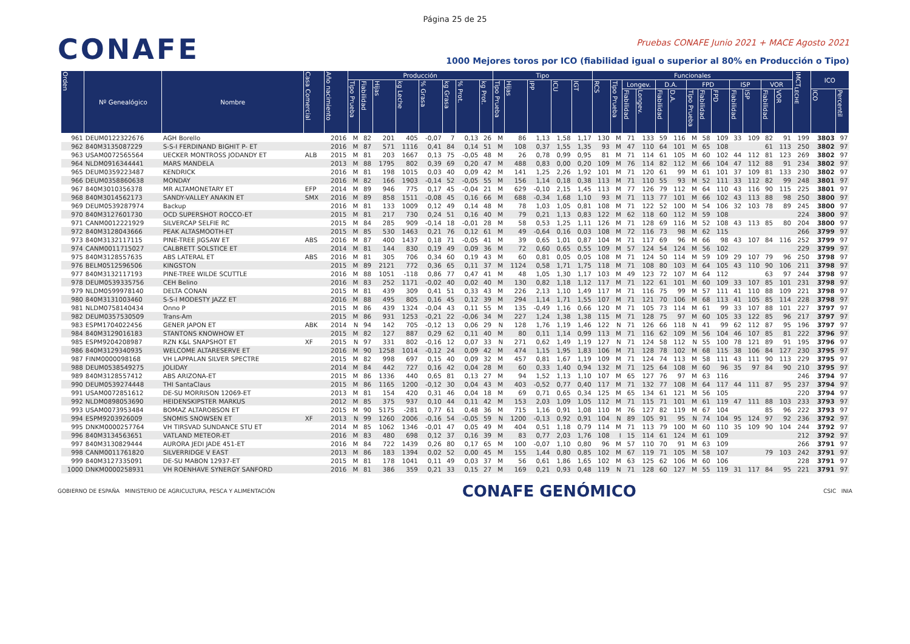Página 25 de 25
CONAFE
Pruebas CONAFE Junio 2021 + MACE Agosto 2021
1000 Mejores toros por ICO (fiabilidad igual o superior al 80% en Producción o Tipo)
| Orden | Nº Genealógico | Nombre | Casa Comercial | Año nacimiento | Producción | | | | | | | | Tipo | | | | | Funcionales | | | | | | | | | | | | | IMCT<sub>LECHE</sub> | ICO | |
| --- | --- | --- | --- | --- | --- | --- | --- | --- | --- | --- | --- | --- | --- | --- | --- | --- | --- | --- | --- | --- | --- | --- | --- | --- | --- | --- | --- | --- | --- | --- | --- | --- | --- |
| | | | | | Tipo Prueba | Fiabilidad | Hijas | kg Leche | % Grasa | kg Grasa | % Prot. | kg Prot. | Tipo Prueba | Hijas | IPP | ICU | IGT | RCS | Tipo Prueba | Longev. | | D.A. | | FPD | | | ISP | | VOR | | | | |
| | | | | | | | | | | | | | | | | | | | | Fiabilidad | Longev. | Fiabilidad | D.A. | Tipo Prueba | Fiabilidad | FPD | Fiabilidad | ISP | Fiabilidad | VOR | | ICO | Percentil |
| 961 | DEUM0122322676 | AGH Borello | | 2016 | M | 82 | 201 | 405 | -0,07 | 7 | 0,13 | 26 | M | 86 | 1,13 | 1,58 | 1,17 | 130 | M | 71 | 133 | 59 | 116 | M | 58 | 109 | 33 | 109 | 82 | 91 | 199 | 3803 | 97 |
| 962 | 840M3135087229 | S-S-I FERDINAND BIGHIT P- ET | | 2016 | M | 87 | 571 | 1116 | 0,41 | 84 | 0,14 | 51 | M | 108 | 0,37 | 1,55 | 1,35 | 93 | M | 47 | 110 | 64 | 101 | M | 65 | 108 | | | 61 | 113 | 250 | 3802 | 97 |
| 963 | USAM0072565564 | UECKER MONTROSS JODANDY ET | ALB | 2015 | M | 81 | 203 | 1667 | 0,13 | 75 | -0,05 | 48 | M | 26 | 0,78 | 0,99 | 0,95 | 81 | M | 71 | 114 | 61 | 105 | M | 60 | 102 | 44 | 112 | 81 | 123 | 269 | 3802 | 97 |
| 964 | NLDM0916344441 | MARS MANDELA | | 2013 | M | 88 | 1795 | 802 | 0,39 | 69 | 0,20 | 47 | M | 488 | 0,83 | 0,00 | 0,20 | 109 | M | 76 | 114 | 82 | 112 | M | 66 | 104 | 47 | 112 | 88 | 91 | 234 | 3802 | 97 |
| 965 | DEUM0359223487 | KENDRICK | | 2016 | M | 81 | 198 | 1015 | 0,03 | 40 | 0,09 | 42 | M | 141 | 1,25 | 2,26 | 1,92 | 101 | M | 71 | 120 | 61 | 99 | M | 61 | 101 | 37 | 109 | 81 | 133 | 230 | 3802 | 97 |
| 966 | DEUM0358860638 | MONDAY | | 2016 | M | 82 | 166 | 1903 | -0,14 | 52 | -0,05 | 55 | M | 156 | 1,14 | 0,18 | 0,38 | 113 | M | 71 | 110 | 55 | 93 | M | 52 | 111 | 33 | 112 | 82 | 99 | 248 | 3801 | 97 |
| 967 | 840M3010356378 | MR ALTAMONETARY ET | EFP | 2014 | M | 89 | 946 | 775 | 0,17 | 45 | -0,04 | 21 | M | 629 | -0,10 | 2,15 | 1,45 | 113 | M | 77 | 126 | 79 | 112 | M | 64 | 110 | 43 | 116 | 90 | 115 | 225 | 3801 | 97 |
| 968 | 840M3014562173 | SANDY-VALLEY ANAKIN ET | SMX | 2016 | M | 89 | 858 | 1511 | -0,08 | 45 | 0,16 | 66 | M | 688 | -0,34 | 1,68 | 1,10 | 93 | M | 71 | 113 | 77 | 101 | M | 66 | 102 | 43 | 113 | 88 | 98 | 250 | 3800 | 97 |
| 969 | DEUM0539287974 | Backup | | 2016 | M | 81 | 133 | 1009 | 0,12 | 49 | 0,14 | 48 | M | 78 | 1,03 | 1,05 | 0,81 | 108 | M | 71 | 122 | 52 | 100 | M | 54 | 106 | 32 | 103 | 78 | 89 | 245 | 3800 | 97 |
| 970 | 840M3127601730 | OCD SUPERSHOT ROCCO-ET | | 2015 | M | 81 | 217 | 730 | 0,24 | 51 | 0,16 | 40 | M | 79 | 0,21 | 1,13 | 0,83 | 122 | M | 62 | 118 | 60 | 112 | M | 59 | 108 | | | | | 224 | 3800 | 97 |
| 971 | CANM0012221929 | SILVERCAP SELFIE RC | | 2015 | M | 84 | 285 | 909 | -0,14 | 18 | -0,01 | 28 | M | 58 | 0,53 | 1,25 | 1,11 | 126 | M | 71 | 128 | 69 | 116 | M | 52 | 108 | 43 | 113 | 85 | 80 | 204 | 3800 | 97 |
| 972 | 840M3128043666 | PEAK ALTASMOOTH-ET | | 2015 | M | 85 | 530 | 1463 | 0,21 | 76 | 0,12 | 61 | M | 49 | -0,64 | 0,16 | 0,03 | 108 | M | 72 | 116 | 73 | 98 | M | 62 | 115 | | | | | 266 | 3799 | 97 |
| 973 | 840M3132117115 | PINE-TREE JIGSAW ET | ABS | 2016 | M | 87 | 400 | 1437 | 0,18 | 71 | -0,05 | 41 | M | 39 | 0,65 | 1,01 | 0,87 | 104 | M | 71 | 117 | 69 | 96 | M | 66 | 98 | 43 | 107 | 84 | 116 | 252 | 3799 | 97 |
| 974 | CANM0011715027 | CALBRETT SOLSTICE ET | | 2014 | M | 81 | 144 | 830 | 0,19 | 49 | 0,09 | 36 | M | 72 | 0,60 | 0,65 | 0,55 | 109 | M | 57 | 124 | 54 | 124 | M | 56 | 102 | | | | | 229 | 3799 | 97 |
| 975 | 840M3128557635 | ABS LATERAL ET | ABS | 2016 | M | 81 | 305 | 706 | 0,34 | 60 | 0,19 | 43 | M | 60 | 0,81 | 0,05 | 0,05 | 108 | M | 71 | 124 | 50 | 114 | M | 59 | 109 | 29 | 107 | 79 | 96 | 250 | 3798 | 97 |
| 976 | BELM0512596506 | KINGSTON | | 2015 | M | 89 | 2121 | 772 | 0,36 | 65 | 0,11 | 37 | M | 1124 | 0,58 | 1,71 | 1,75 | 118 | M | 71 | 108 | 80 | 103 | M | 64 | 105 | 43 | 110 | 90 | 106 | 211 | 3798 | 97 |
| 977 | 840M3132117193 | PINE-TREE WILDE SCUTTLE | | 2016 | M | 88 | 1051 | -118 | 0,86 | 77 | 0,47 | 41 | M | 48 | 1,05 | 1,30 | 1,17 | 103 | M | 49 | 123 | 72 | 107 | M | 64 | 112 | | | 63 | 97 | 244 | 3798 | 97 |
| 978 | DEUM0539335756 | CEH Belino | | 2016 | M | 83 | 252 | 1171 | -0,02 | 40 | 0,02 | 40 | M | 130 | 0,82 | 1,18 | 1,12 | 117 | M | 71 | 122 | 61 | 101 | M | 60 | 109 | 33 | 107 | 85 | 101 | 231 | 3798 | 97 |
| 979 | NLDM0599978140 | DELTA CONAN | | 2015 | M | 81 | 439 | 309 | 0,41 | 51 | 0,33 | 43 | M | 226 | 2,13 | 1,10 | 1,49 | 117 | M | 71 | 116 | 75 | 99 | M | 57 | 111 | 41 | 110 | 88 | 109 | 221 | 3798 | 97 |
| 980 | 840M3131003460 | S-S-I MODESTY JAZZ ET | | 2016 | M | 88 | 495 | 805 | 0,16 | 45 | 0,12 | 39 | M | 294 | 1,14 | 1,71 | 1,55 | 107 | M | 71 | 121 | 70 | 106 | M | 68 | 113 | 41 | 105 | 85 | 114 | 228 | 3798 | 97 |
| 981 | NLDM0758140434 | Onno P | | 2015 | M | 86 | 439 | 1324 | -0,04 | 43 | 0,11 | 55 | M | 135 | -0,49 | 1,16 | 0,66 | 120 | M | 71 | 105 | 73 | 114 | M | 61 | 99 | 33 | 107 | 88 | 101 | 227 | 3797 | 97 |
| 982 | DEUM0357530509 | Trans-Am | | 2015 | M | 86 | 931 | 1253 | -0,21 | 22 | -0,06 | 34 | M | 227 | 1,24 | 1,38 | 1,38 | 115 | M | 71 | 128 | 75 | 97 | M | 60 | 105 | 33 | 122 | 85 | 96 | 217 | 3797 | 97 |
| 983 | ESPM1704022456 | GENER JAPON ET | ABK | 2014 | N | 94 | 142 | 705 | -0,12 | 13 | 0,06 | 29 | N | 128 | 1,76 | 1,19 | 1,46 | 122 | N | 71 | 126 | 66 | 118 | N | 41 | 99 | 62 | 112 | 87 | 95 | 196 | 3797 | 97 |
| 984 | 840M3129016183 | STANTONS KNOWHOW ET | | 2015 | M | 82 | 127 | 887 | 0,29 | 62 | 0,11 | 40 | M | 80 | 0,11 | 1,14 | 0,99 | 113 | M | 71 | 116 | 62 | 109 | M | 56 | 104 | 46 | 107 | 85 | 81 | 222 | 3796 | 97 |
| 985 | ESPM9204208987 | RZN K&L SNAPSHOT ET | XF | 2015 | N | 97 | 331 | 802 | -0,16 | 12 | 0,07 | 33 | N | 271 | 0,62 | 1,49 | 1,19 | 127 | N | 71 | 124 | 58 | 112 | N | 55 | 100 | 78 | 121 | 89 | 91 | 195 | 3796 | 97 |
| 986 | 840M3129340935 | WELCOME ALTARESERVE ET | | 2016 | M | 90 | 1258 | 1014 | -0,12 | 24 | 0,09 | 42 | M | 474 | 1,15 | 1,95 | 1,83 | 106 | M | 71 | 128 | 78 | 102 | M | 68 | 115 | 38 | 106 | 84 | 127 | 230 | 3795 | 97 |
| 987 | FINM0000098168 | VH LAPPALAN SILVER SPECTRE | | 2015 | M | 82 | 998 | 697 | 0,15 | 40 | 0,09 | 32 | M | 457 | 0,81 | 1,67 | 1,19 | 109 | M | 71 | 124 | 74 | 113 | M | 58 | 111 | 43 | 111 | 90 | 113 | 229 | 3795 | 97 |
| 988 | DEUM0538549275 | JOLIDAY | | 2014 | M | 84 | 442 | 727 | 0,16 | 42 | 0,04 | 28 | M | 60 | 0,33 | 1,40 | 0,94 | 132 | M | 71 | 125 | 64 | 108 | M | 60 | 96 | 35 | 97 | 84 | 90 | 210 | 3795 | 97 |
| 989 | 840M3128557412 | ABS ARIZONA-ET | | 2015 | M | 86 | 1336 | 440 | 0,65 | 81 | 0,13 | 27 | M | 94 | 1,52 | 1,13 | 1,10 | 107 | M | 65 | 127 | 76 | 97 | M | 63 | 116 | | | | | 246 | 3794 | 97 |
| 990 | DEUM0539274448 | THI SantaClaus | | 2015 | M | 86 | 1165 | 1200 | -0,12 | 30 | 0,04 | 43 | M | 403 | -0,52 | 0,77 | 0,40 | 117 | M | 71 | 132 | 77 | 108 | M | 64 | 117 | 44 | 111 | 87 | 95 | 237 | 3794 | 97 |
| 991 | USAM0072851612 | DE-SU MORRISON 12069-ET | | 2013 | M | 81 | 154 | 420 | 0,31 | 46 | 0,04 | 18 | M | 69 | 0,71 | 0,65 | 0,34 | 125 | M | 65 | 134 | 61 | 121 | M | 56 | 105 | | | | | 220 | 3794 | 97 |
| 992 | NLDM0898053690 | HEIDENSKIPSTER MARKUS | | 2012 | M | 85 | 375 | 937 | 0,10 | 44 | 0,11 | 42 | M | 153 | 2,03 | 1,09 | 1,05 | 112 | M | 71 | 115 | 71 | 101 | M | 61 | 119 | 47 | 111 | 88 | 103 | 233 | 3793 | 97 |
| 993 | USAM0073953484 | BOMAZ ALTAROBSON ET | | 2015 | M | 90 | 5175 | -281 | 0,77 | 61 | 0,48 | 36 | M | 715 | 1,16 | 0,91 | 1,08 | 110 | M | 76 | 127 | 82 | 119 | M | 67 | 104 | | | 85 | 96 | 222 | 3793 | 97 |
| 994 | ESPM9203926009 | SNOMIS SNOWSEN ET | XF | 2013 | N | 99 | 1260 | 2006 | -0,16 | 54 | -0,05 | 59 | N | 1200 | -0,13 | 0,92 | 0,91 | 104 | N | 89 | 105 | 91 | 95 | N | 74 | 104 | 95 | 124 | 97 | 92 | 236 | 3792 | 97 |
| 995 | DNKM0000257764 | VH TIRSVAD SUNDANCE STU ET | | 2014 | M | 85 | 1062 | 1346 | -0,01 | 47 | 0,05 | 49 | M | 404 | 0,51 | 1,18 | 0,79 | 114 | M | 71 | 113 | 79 | 100 | M | 60 | 110 | 35 | 109 | 90 | 104 | 244 | 3792 | 97 |
| 996 | 840M3134563651 | VATLAND METEOR-ET | | 2016 | M | 83 | 480 | 698 | 0,12 | 37 | 0,16 | 39 | M | 83 | 0,77 | 2,03 | 1,76 | 108 | I | 15 | 114 | 61 | 124 | M | 61 | 109 | | | | | 212 | 3792 | 97 |
| 997 | 840M3130829444 | AURORA JEDI JADE 451-ET | | 2016 | M | 84 | 722 | 1439 | 0,26 | 80 | 0,17 | 65 | M | 100 | -0,07 | 1,10 | 0,80 | 96 | M | 57 | 110 | 70 | 91 | M | 63 | 109 | | | | | 266 | 3791 | 97 |
| 998 | CANM0011761820 | SILVERRIDGE V EAST | | 2013 | M | 86 | 183 | 1394 | 0,02 | 52 | 0,00 | 45 | M | 155 | 1,44 | 0,80 | 0,85 | 102 | M | 67 | 119 | 71 | 105 | M | 58 | 107 | | | 79 | 103 | 242 | 3791 | 97 |
| 999 | 840M3127335091 | DE-SU MABON 12937-ET | | 2015 | M | 81 | 178 | 1041 | 0,11 | 49 | 0,03 | 37 | M | 56 | 0,61 | 1,86 | 1,65 | 102 | M | 63 | 125 | 62 | 106 | M | 60 | 106 | | | | | 228 | 3791 | 97 |
| 1000 | DNKM0000258931 | VH ROENHAVE SYNERGY SANFORD | | 2016 | M | 81 | 386 | 359 | 0,21 | 33 | 0,15 | 27 | M | 169 | 0,21 | 0,93 | 0,48 | 119 | N | 71 | 128 | 60 | 127 | M | 55 | 119 | 31 | 117 | 84 | 95 | 221 | 3791 | 97 |
GOBIERNO DE ESPAÑA MINISTERIO DE AGRICULTURA, PESCA Y ALIMENTACIÓN
CONAFE GENÓMICO
CSIC INIA